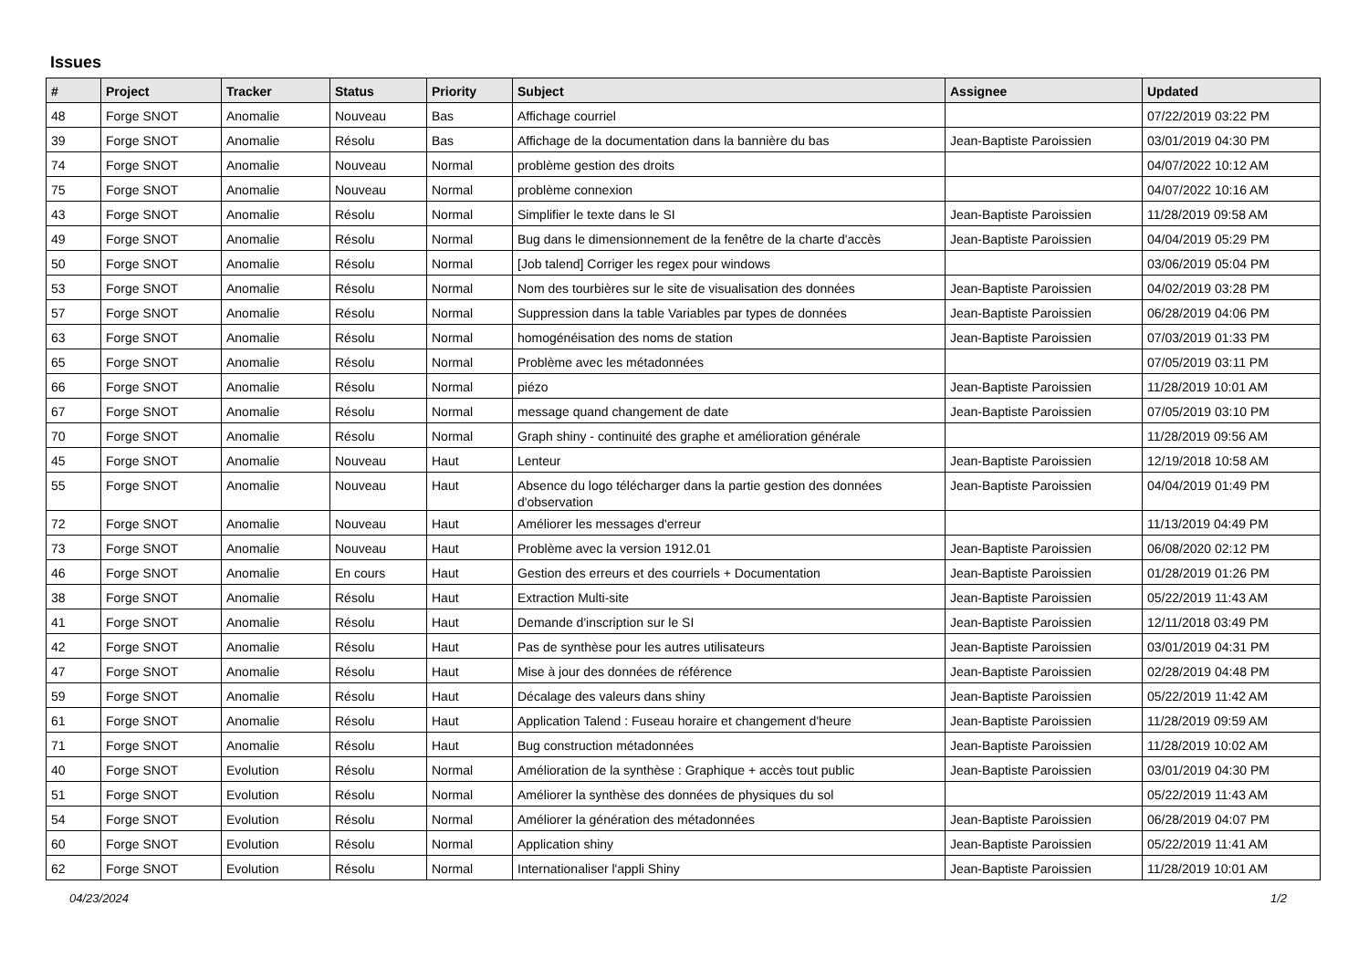Issues
| # | Project | Tracker | Status | Priority | Subject | Assignee | Updated |
| --- | --- | --- | --- | --- | --- | --- | --- |
| 48 | Forge SNOT | Anomalie | Nouveau | Bas | Affichage courriel | | 07/22/2019 03:22 PM |
| 39 | Forge SNOT | Anomalie | Résolu | Bas | Affichage de la documentation dans la bannière du bas | Jean-Baptiste Paroissien | 03/01/2019 04:30 PM |
| 74 | Forge SNOT | Anomalie | Nouveau | Normal | problème gestion des droits | | 04/07/2022 10:12 AM |
| 75 | Forge SNOT | Anomalie | Nouveau | Normal | problème connexion | | 04/07/2022 10:16 AM |
| 43 | Forge SNOT | Anomalie | Résolu | Normal | Simplifier le texte dans le SI | Jean-Baptiste Paroissien | 11/28/2019 09:58 AM |
| 49 | Forge SNOT | Anomalie | Résolu | Normal | Bug dans le dimensionnement de la fenêtre de la charte d'accès | Jean-Baptiste Paroissien | 04/04/2019 05:29 PM |
| 50 | Forge SNOT | Anomalie | Résolu | Normal | [Job talend] Corriger les regex pour windows | | 03/06/2019 05:04 PM |
| 53 | Forge SNOT | Anomalie | Résolu | Normal | Nom des tourbières sur le site de visualisation des données | Jean-Baptiste Paroissien | 04/02/2019 03:28 PM |
| 57 | Forge SNOT | Anomalie | Résolu | Normal | Suppression dans la table Variables par types de données | Jean-Baptiste Paroissien | 06/28/2019 04:06 PM |
| 63 | Forge SNOT | Anomalie | Résolu | Normal | homogénéisation des noms de station | Jean-Baptiste Paroissien | 07/03/2019 01:33 PM |
| 65 | Forge SNOT | Anomalie | Résolu | Normal | Problème avec les métadonnées | | 07/05/2019 03:11 PM |
| 66 | Forge SNOT | Anomalie | Résolu | Normal | piézo | Jean-Baptiste Paroissien | 11/28/2019 10:01 AM |
| 67 | Forge SNOT | Anomalie | Résolu | Normal | message quand changement de date | Jean-Baptiste Paroissien | 07/05/2019 03:10 PM |
| 70 | Forge SNOT | Anomalie | Résolu | Normal | Graph shiny - continuité des graphe et amélioration générale | | 11/28/2019 09:56 AM |
| 45 | Forge SNOT | Anomalie | Nouveau | Haut | Lenteur | Jean-Baptiste Paroissien | 12/19/2018 10:58 AM |
| 55 | Forge SNOT | Anomalie | Nouveau | Haut | Absence du logo télécharger dans la partie gestion des données d'observation | Jean-Baptiste Paroissien | 04/04/2019 01:49 PM |
| 72 | Forge SNOT | Anomalie | Nouveau | Haut | Améliorer les messages d'erreur | | 11/13/2019 04:49 PM |
| 73 | Forge SNOT | Anomalie | Nouveau | Haut | Problème avec la version 1912.01 | Jean-Baptiste Paroissien | 06/08/2020 02:12 PM |
| 46 | Forge SNOT | Anomalie | En cours | Haut | Gestion des erreurs et des courriels + Documentation | Jean-Baptiste Paroissien | 01/28/2019 01:26 PM |
| 38 | Forge SNOT | Anomalie | Résolu | Haut | Extraction Multi-site | Jean-Baptiste Paroissien | 05/22/2019 11:43 AM |
| 41 | Forge SNOT | Anomalie | Résolu | Haut | Demande d'inscription sur le SI | Jean-Baptiste Paroissien | 12/11/2018 03:49 PM |
| 42 | Forge SNOT | Anomalie | Résolu | Haut | Pas de synthèse pour les autres utilisateurs | Jean-Baptiste Paroissien | 03/01/2019 04:31 PM |
| 47 | Forge SNOT | Anomalie | Résolu | Haut | Mise à jour des données de référence | Jean-Baptiste Paroissien | 02/28/2019 04:48 PM |
| 59 | Forge SNOT | Anomalie | Résolu | Haut | Décalage des valeurs dans shiny | Jean-Baptiste Paroissien | 05/22/2019 11:42 AM |
| 61 | Forge SNOT | Anomalie | Résolu | Haut | Application Talend : Fuseau horaire et changement d'heure | Jean-Baptiste Paroissien | 11/28/2019 09:59 AM |
| 71 | Forge SNOT | Anomalie | Résolu | Haut | Bug construction métadonnées | Jean-Baptiste Paroissien | 11/28/2019 10:02 AM |
| 40 | Forge SNOT | Evolution | Résolu | Normal | Amélioration de la synthèse : Graphique + accès tout public | Jean-Baptiste Paroissien | 03/01/2019 04:30 PM |
| 51 | Forge SNOT | Evolution | Résolu | Normal | Améliorer la synthèse des données de physiques du sol | | 05/22/2019 11:43 AM |
| 54 | Forge SNOT | Evolution | Résolu | Normal | Améliorer la génération des métadonnées | Jean-Baptiste Paroissien | 06/28/2019 04:07 PM |
| 60 | Forge SNOT | Evolution | Résolu | Normal | Application shiny | Jean-Baptiste Paroissien | 05/22/2019 11:41 AM |
| 62 | Forge SNOT | Evolution | Résolu | Normal | Internationaliser l'appli Shiny | Jean-Baptiste Paroissien | 11/28/2019 10:01 AM |
04/23/2024 1/2